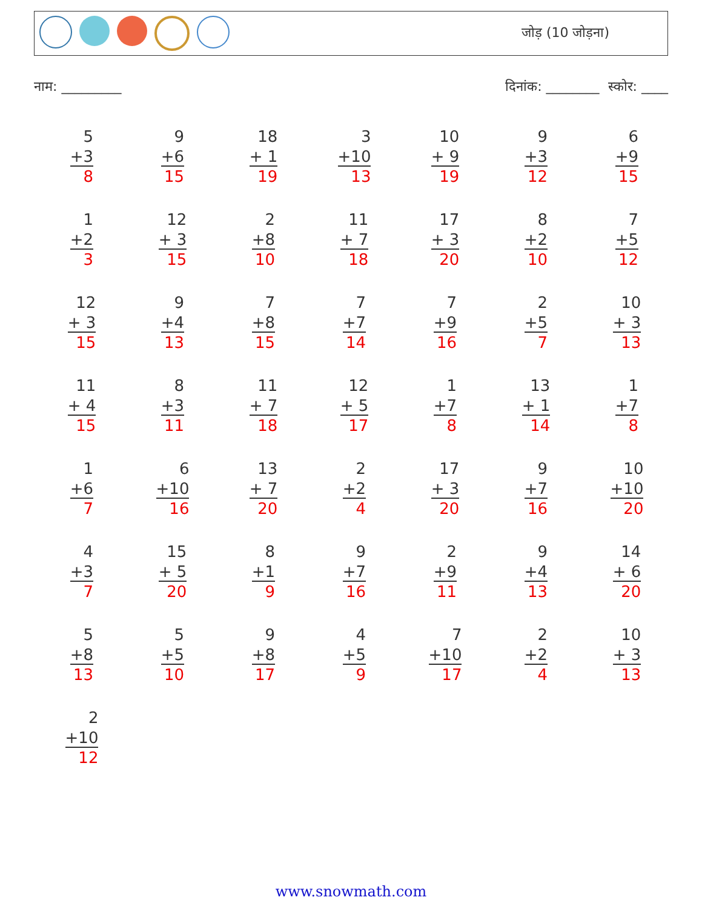जोड़ (10 जोड़ना)
नाम: _________ दिनांक: ________ स्कोर: ____
5
+3
8
9
+6
15
18
+ 1
19
3
+10
13
10
+ 9
19
9
+3
12
6
+9
15
1
+2
3
12
+ 3
15
2
+8
10
11
+ 7
18
17
+ 3
20
8
+2
10
7
+5
12
12
+ 3
15
9
+4
13
7
+8
15
7
+7
14
7
+9
16
2
+5
7
10
+ 3
13
11
+ 4
15
8
+3
11
11
+ 7
18
12
+ 5
17
1
+7
8
13
+ 1
14
1
+7
8
1
+6
7
6
+10
16
13
+ 7
20
2
+2
4
17
+ 3
20
9
+7
16
10
+10
20
4
+3
7
15
+ 5
20
8
+1
9
9
+7
16
2
+9
11
9
+4
13
14
+ 6
20
5
+8
13
5
+5
10
9
+8
17
4
+5
9
7
+10
17
2
+2
4
10
+ 3
13
2
+10
12
www.snowmath.com